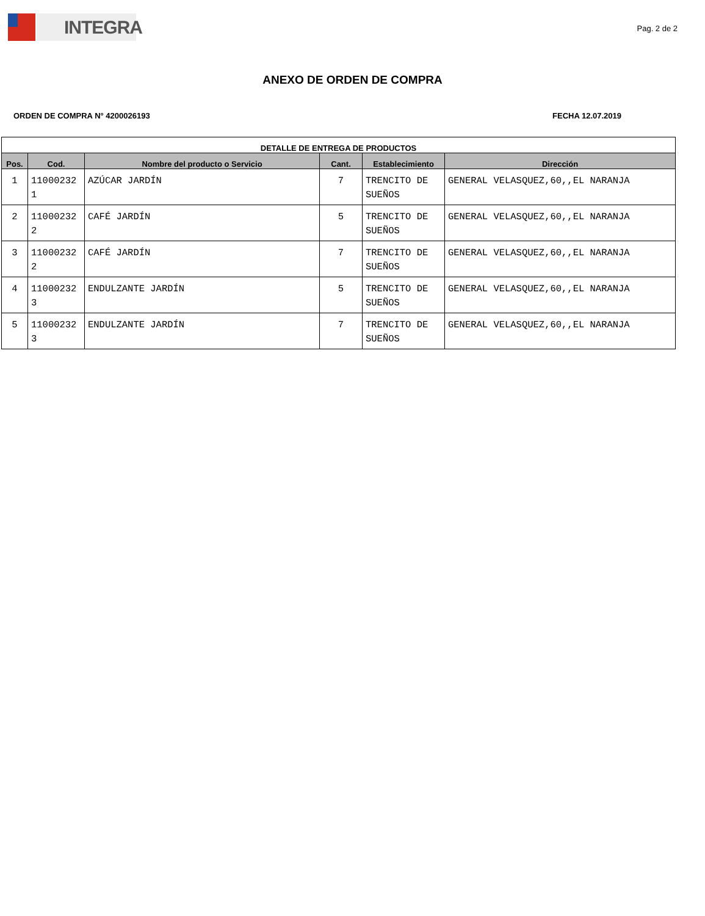INTEGRA
Pag. 2 de 2
ANEXO DE ORDEN DE COMPRA
ORDEN DE COMPRA N° 4200026193 FECHA 12.07.2019
| DETALLE DE ENTREGA DE PRODUCTOS | | | | | |
| --- | --- | --- | --- | --- | --- |
| Pos. | Cod. | Nombre del producto o Servicio | Cant. | Establecimiento | Dirección |
| 1 | 11000232 1 | AZÚCAR JARDÍN | 7 | TRENCITO DE SUEÑOS | GENERAL VELASQUEZ,60,,EL NARANJA |
| 2 | 11000232 2 | CAFÉ JARDÍN | 5 | TRENCITO DE SUEÑOS | GENERAL VELASQUEZ,60,,EL NARANJA |
| 3 | 11000232 2 | CAFÉ JARDÍN | 7 | TRENCITO DE SUEÑOS | GENERAL VELASQUEZ,60,,EL NARANJA |
| 4 | 11000232 3 | ENDULZANTE JARDÍN | 5 | TRENCITO DE SUEÑOS | GENERAL VELASQUEZ,60,,EL NARANJA |
| 5 | 11000232 3 | ENDULZANTE JARDÍN | 7 | TRENCITO DE SUEÑOS | GENERAL VELASQUEZ,60,,EL NARANJA |